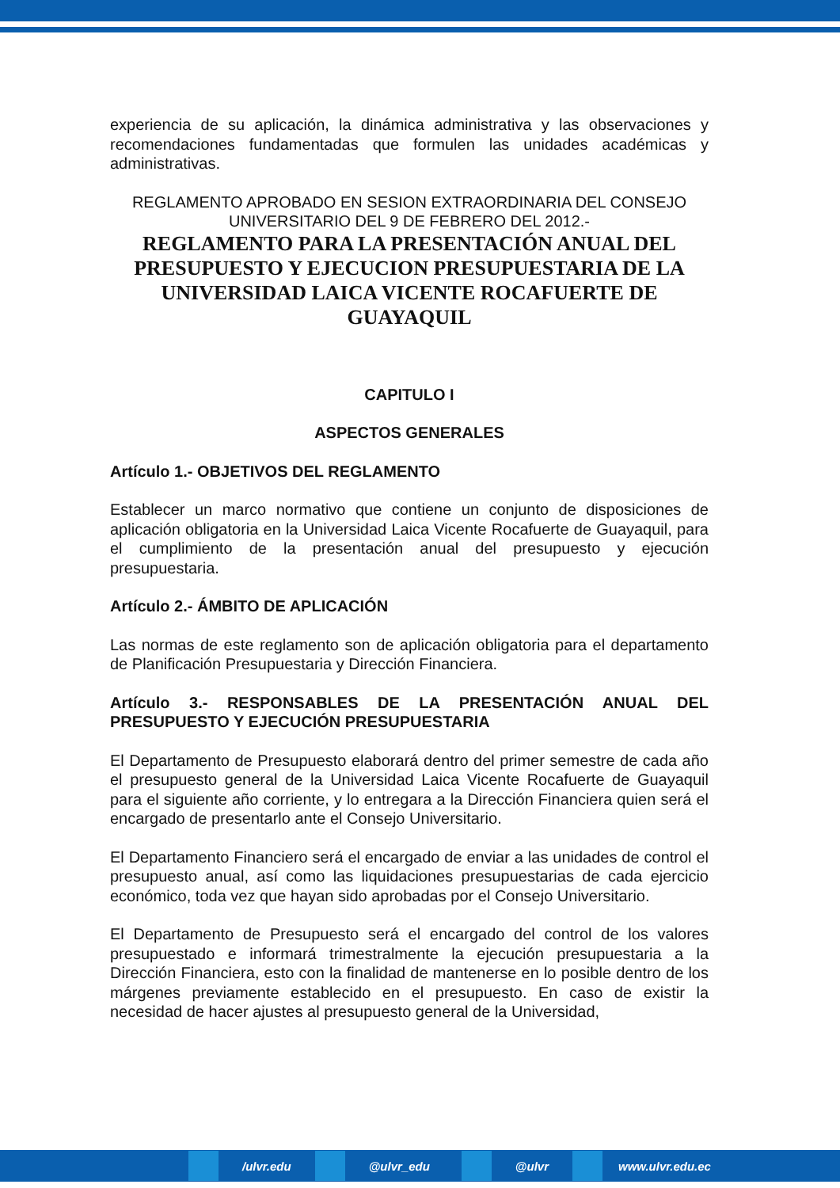experiencia de su aplicación, la dinámica administrativa y las observaciones y recomendaciones fundamentadas que formulen las unidades académicas y administrativas.
REGLAMENTO APROBADO EN SESION EXTRAORDINARIA DEL CONSEJO UNIVERSITARIO DEL 9 DE FEBRERO DEL 2012.-
REGLAMENTO PARA LA PRESENTACIÓN ANUAL DEL PRESUPUESTO Y EJECUCION PRESUPUESTARIA DE LA UNIVERSIDAD LAICA VICENTE ROCAFUERTE DE GUAYAQUIL
CAPITULO I
ASPECTOS GENERALES
Artículo 1.- OBJETIVOS DEL REGLAMENTO
Establecer un marco normativo que contiene un conjunto de disposiciones de aplicación obligatoria en la Universidad Laica Vicente Rocafuerte de Guayaquil, para el cumplimiento de la presentación anual del presupuesto y ejecución presupuestaria.
Artículo 2.- ÁMBITO DE APLICACIÓN
Las normas de este reglamento son de aplicación obligatoria para el departamento de Planificación Presupuestaria y Dirección Financiera.
Artículo 3.- RESPONSABLES DE LA PRESENTACIÓN ANUAL DEL PRESUPUESTO Y EJECUCIÓN PRESUPUESTARIA
El Departamento de Presupuesto elaborará dentro del primer semestre de cada año el presupuesto general de la Universidad Laica Vicente Rocafuerte de Guayaquil para el siguiente año corriente, y lo entregara a la Dirección Financiera quien será el encargado de presentarlo ante el Consejo Universitario.
El Departamento Financiero será el encargado de enviar a las unidades de control el presupuesto anual, así como las liquidaciones presupuestarias de cada ejercicio económico, toda vez que hayan sido aprobadas por el Consejo Universitario.
El Departamento de Presupuesto será el encargado del control de los valores presupuestado e informará trimestralmente la ejecución presupuestaria a la Dirección Financiera, esto con la finalidad de mantenerse en lo posible dentro de los márgenes previamente establecido en el presupuesto. En caso de existir la necesidad de hacer ajustes al presupuesto general de la Universidad,
/ulvr.edu @ulvr_edu @ulvr www.ulvr.edu.ec